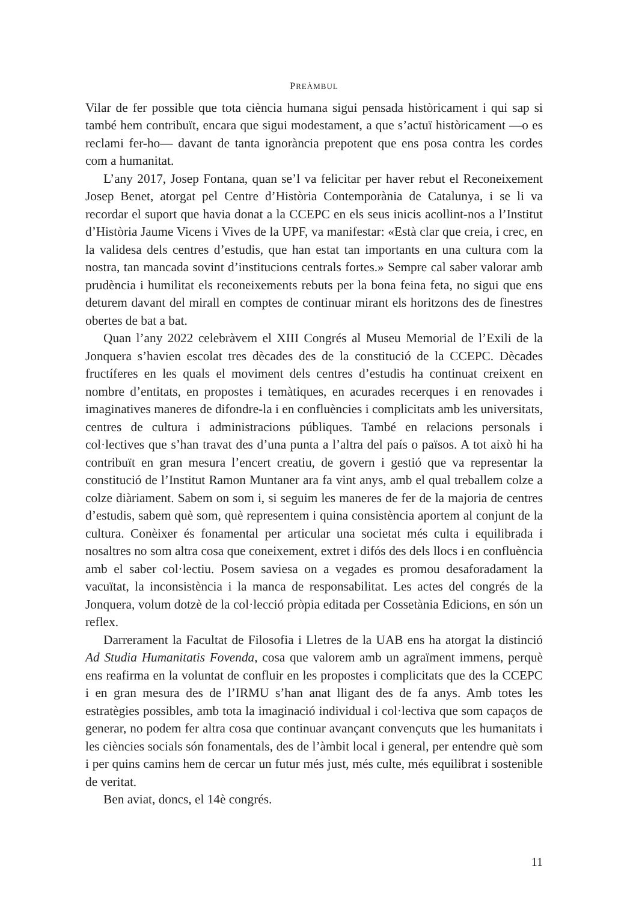PREÀMBUL
Vilar de fer possible que tota ciència humana sigui pensada històricament i qui sap si també hem contribuït, encara que sigui modestament, a que s’actuï històricament —o es reclami fer-ho— davant de tanta ignorància prepotent que ens posa contra les cordes com a humanitat.
L’any 2017, Josep Fontana, quan se’l va felicitar per haver rebut el Reconeixement Josep Benet, atorgat pel Centre d’Història Contemporània de Catalunya, i se li va recordar el suport que havia donat a la CCEPC en els seus inicis acollint-nos a l’Institut d’Història Jaume Vicens i Vives de la UPF, va manifestar: «Està clar que creia, i crec, en la validesa dels centres d’estudis, que han estat tan importants en una cultura com la nostra, tan mancada sovint d’institucions centrals fortes.» Sempre cal saber valorar amb prudència i humilitat els reconeixements rebuts per la bona feina feta, no sigui que ens deturem davant del mirall en comptes de continuar mirant els horitzons des de finestres obertes de bat a bat.
Quan l’any 2022 celebràvem el XIII Congrés al Museu Memorial de l’Exili de la Jonquera s’havien escolat tres dècades des de la constitució de la CCEPC. Dècades fructíferes en les quals el moviment dels centres d’estudis ha continuat creixent en nombre d’entitats, en propostes i temàtiques, en acurades recerques i en renovades i imaginatives maneres de difondre-la i en confluències i complicitats amb les universitats, centres de cultura i administracions públiques. També en relacions personals i col·lectives que s’han travat des d’una punta a l’altra del país o països. A tot això hi ha contribuït en gran mesura l’encert creatiu, de govern i gestió que va representar la constitució de l’Institut Ramon Muntaner ara fa vint anys, amb el qual treballem colze a colze diàriament. Sabem on som i, si seguim les maneres de fer de la majoria de centres d’estudis, sabem què som, què representem i quina consistència aportem al conjunt de la cultura. Conèixer és fonamental per articular una societat més culta i equilibrada i nosaltres no som altra cosa que coneixement, extret i difós des dels llocs i en confluència amb el saber col·lectiu. Posem saviesa on a vegades es promou desaforadament la vacuïtat, la inconsistència i la manca de responsabilitat. Les actes del congrés de la Jonquera, volum dotzè de la col·lecció pròpia editada per Cossetània Edicions, en són un reflex.
Darrerament la Facultat de Filosofia i Lletres de la UAB ens ha atorgat la distinció Ad Studia Humanitatis Fovenda, cosa que valorem amb un agraïment immens, perquè ens reafirma en la voluntat de confluir en les propostes i complicitats que des la CCEPC i en gran mesura des de l’IRMU s’han anat lligant des de fa anys. Amb totes les estratègies possibles, amb tota la imaginació individual i col·lectiva que som capaços de generar, no podem fer altra cosa que continuar avançant convençuts que les humanitats i les ciències socials són fonamentals, des de l’àmbit local i general, per entendre què som i per quins camins hem de cercar un futur més just, més culte, més equilibrat i sostenible de veritat.
Ben aviat, doncs, el 14è congrés.
11